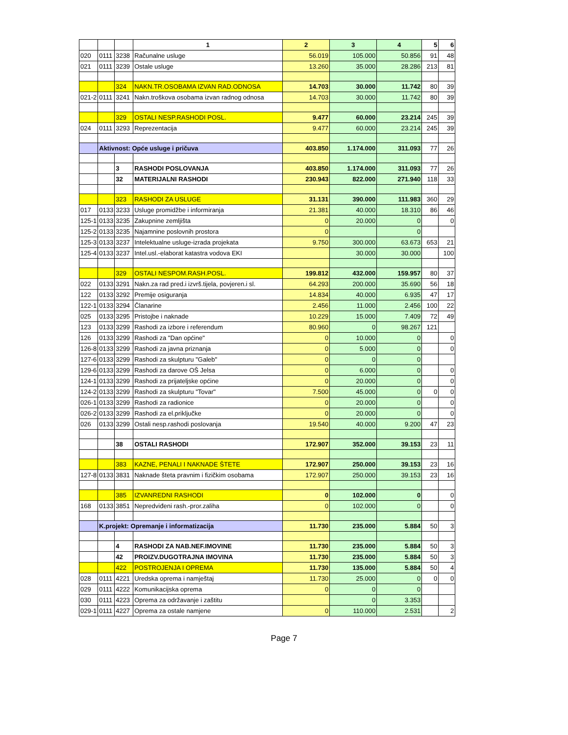| | | | 1 | 2 | 3 | 4 | 5 | 6 |
| 020 | 0111 | 3238 | Računalne usluge | 56.019 | 105.000 | 50.856 | 91 | 48 |
| 021 | 0111 | 3239 | Ostale usluge | 13.260 | 35.000 | 28.286 | 213 | 81 |
| | | 324 | NAKN.TR.OSOBAMA IZVAN RAD.ODNOSA | 14.703 | 30.000 | 11.742 | 80 | 39 |
| 021-2 | 0111 | 3241 | Nakn.troškova osobama izvan radnog odnosa | 14.703 | 30.000 | 11.742 | 80 | 39 |
| | | 329 | OSTALI NESP.RASHODI POSL. | 9.477 | 60.000 | 23.214 | 245 | 39 |
| 024 | 0111 | 3293 | Reprezentacija | 9.477 | 60.000 | 23.214 | 245 | 39 |
| | Aktivnost: Opće usluge i pričuva | | | 403.850 | 1.174.000 | 311.093 | 77 | 26 |
| | | 3 | RASHODI POSLOVANJA | 403.850 | 1.174.000 | 311.093 | 77 | 26 |
| | | 32 | MATERIJALNI RASHODI | 230.943 | 822.000 | 271.940 | 118 | 33 |
| | | 323 | RASHODI ZA USLUGE | 31.131 | 390.000 | 111.983 | 360 | 29 |
| 017 | 0133 | 3233 | Usluge promidžbe i informiranja | 21.381 | 40.000 | 18.310 | 86 | 46 |
| 125-1 | 0133 | 3235 | Zakupnine zemljišta | 0 | 20.000 | 0 | | 0 |
| 125-2 | 0133 | 3235 | Najamnine poslovnih prostora | 0 | | 0 | | |
| 125-3 | 0133 | 3237 | Intelektualne usluge-izrada projekata | 9.750 | 300.000 | 63.673 | 653 | 21 |
| 125-4 | 0133 | 3237 | Intel.usl.-elaborat katastra vodova EKI | | 30.000 | 30.000 | | 100 |
| | | 329 | OSTALI NESPOM.RASH.POSL. | 199.812 | 432.000 | 159.957 | 80 | 37 |
| 022 | 0133 | 3291 | Nakn.za rad pred.i izvrš.tijela, povjeren.i sl. | 64.293 | 200.000 | 35.690 | 56 | 18 |
| 122 | 0133 | 3292 | Premije osiguranja | 14.834 | 40.000 | 6.935 | 47 | 17 |
| 122-1 | 0133 | 3294 | Članarine | 2.456 | 11.000 | 2.456 | 100 | 22 |
| 025 | 0133 | 3295 | Pristojbe i naknade | 10.229 | 15.000 | 7.409 | 72 | 49 |
| 123 | 0133 | 3299 | Rashodi za izbore i referendum | 80.960 | 0 | 98.267 | 121 | |
| 126 | 0133 | 3299 | Rashodi za "Dan općine" | 0 | 10.000 | 0 | | 0 |
| 126-8 | 0133 | 3299 | Rashodi za javna priznanja | 0 | 5.000 | 0 | | 0 |
| 127-6 | 0133 | 3299 | Rashodi za skulpturu "Galeb" | 0 | 0 | 0 | | |
| 129-6 | 0133 | 3299 | Rashodi za darove OŠ Jelsa | 0 | 6.000 | 0 | | 0 |
| 124-1 | 0133 | 3299 | Rashodi za prijateljske općine | 0 | 20.000 | 0 | | 0 |
| 124-2 | 0133 | 3299 | Rashodi za skulpturu "Tovar" | 7.500 | 45.000 | 0 | 0 | 0 |
| 026-1 | 0133 | 3299 | Rashodi za radionice | 0 | 20.000 | 0 | | 0 |
| 026-2 | 0133 | 3299 | Rashodi za el.priključke | 0 | 20.000 | 0 | | 0 |
| 026 | 0133 | 3299 | Ostali nesp.rashodi poslovanja | 19.540 | 40.000 | 9.200 | 47 | 23 |
| | | 38 | OSTALI RASHODI | 172.907 | 352.000 | 39.153 | 23 | 11 |
| | | 383 | KAZNE, PENALI I NAKNADE ŠTETE | 172.907 | 250.000 | 39.153 | 23 | 16 |
| 127-8 | 0133 | 3831 | Naknade šteta pravnim i fizičkim osobama | 172.907 | 250.000 | 39.153 | 23 | 16 |
| | | 385 | IZVANREDNI RASHODI | 0 | 102.000 | 0 | | 0 |
| 168 | 0133 | 3851 | Nepredviđeni rash.-pror.zaliha | 0 | 102.000 | 0 | | 0 |
| | K.projekt: Opremanje i informatizacija | | | 11.730 | 235.000 | 5.884 | 50 | 3 |
| | | 4 | RASHODI ZA NAB.NEF.IMOVINE | 11.730 | 235.000 | 5.884 | 50 | 3 |
| | | 42 | PROIZV.DUGOTRAJNA IMOVINA | 11.730 | 235.000 | 5.884 | 50 | 3 |
| | | 422 | POSTROJENJA I OPREMA | 11.730 | 135.000 | 5.884 | 50 | 4 |
| 028 | 0111 | 4221 | Uredska oprema i namještaj | 11.730 | 25.000 | 0 | 0 | 0 |
| 029 | 0111 | 4222 | Komunikacijska oprema | 0 | 0 | 0 | | |
| 030 | 0111 | 4223 | Oprema za održavanje i zaštitu | | 0 | 3.353 | | |
| 029-1 | 0111 | 4227 | Oprema za ostale namjene | 0 | 110.000 | 2.531 | | 2 |
Page 7